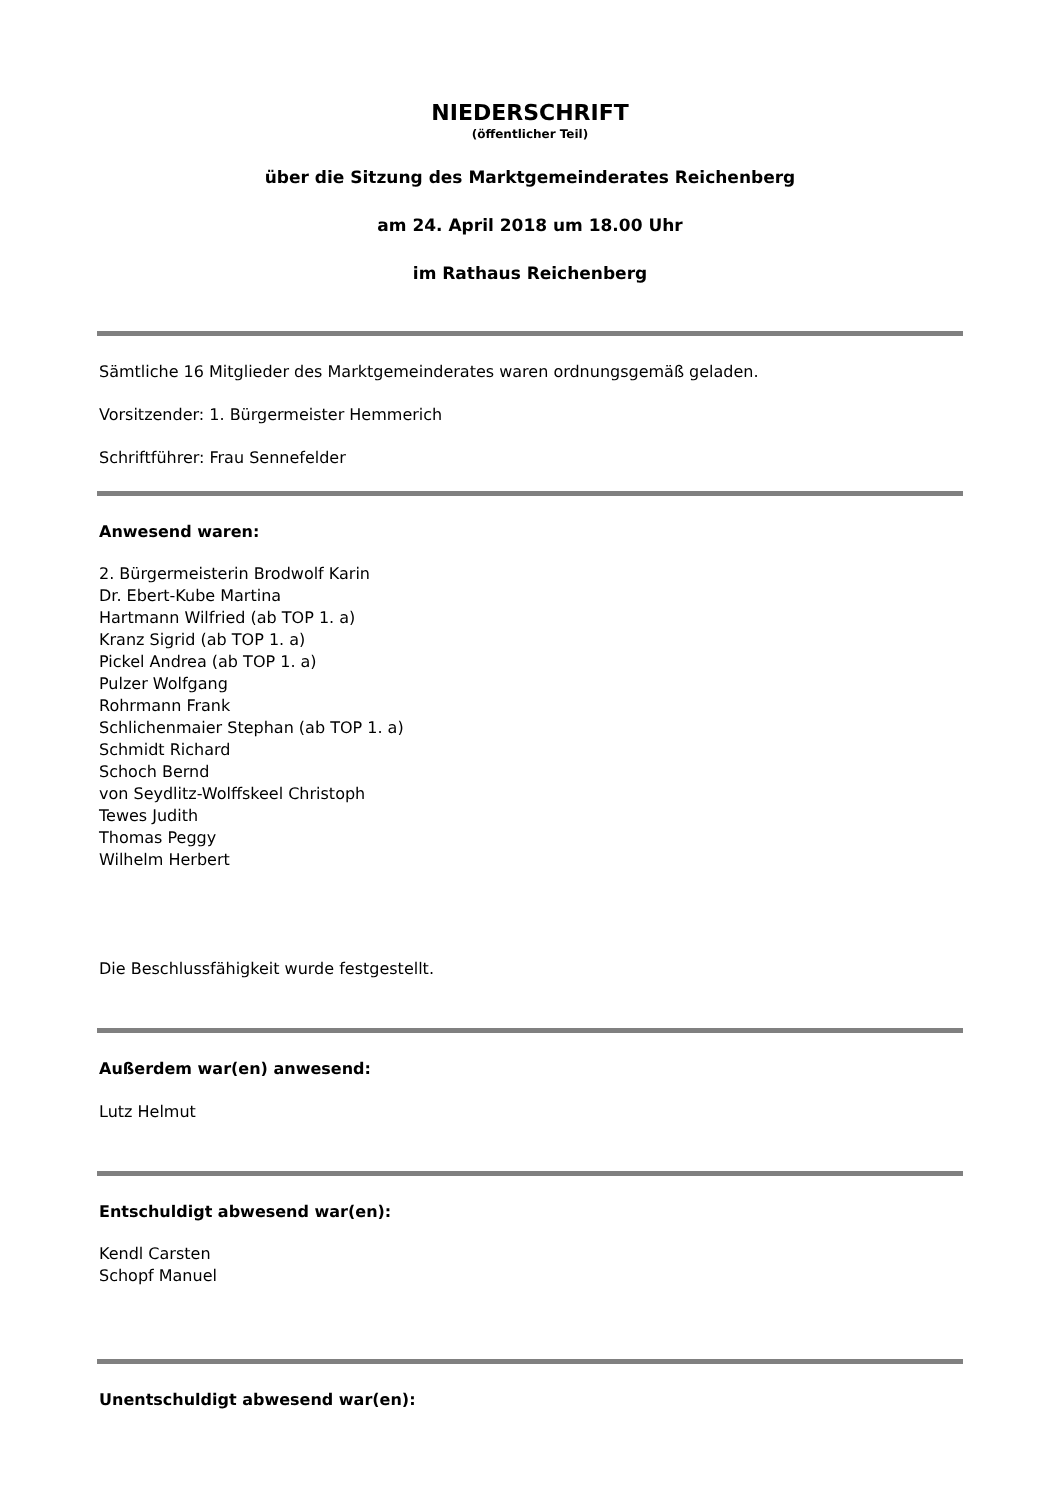NIEDERSCHRIFT
(öffentlicher Teil)
über die Sitzung des Marktgemeinderates Reichenberg
am 24. April 2018 um 18.00 Uhr
im Rathaus Reichenberg
Sämtliche 16 Mitglieder des Marktgemeinderates waren ordnungsgemäß geladen.
Vorsitzender: 1. Bürgermeister Hemmerich
Schriftführer: Frau Sennefelder
Anwesend waren:
2. Bürgermeisterin Brodwolf Karin
Dr. Ebert-Kube Martina
Hartmann Wilfried (ab TOP 1. a)
Kranz Sigrid (ab TOP 1. a)
Pickel Andrea (ab TOP 1. a)
Pulzer Wolfgang
Rohrmann Frank
Schlichenmaier Stephan (ab TOP 1. a)
Schmidt Richard
Schoch Bernd
von Seydlitz-Wolffskeel Christoph
Tewes Judith
Thomas Peggy
Wilhelm Herbert
Die Beschlussfähigkeit wurde festgestellt.
Außerdem war(en) anwesend:
Lutz Helmut
Entschuldigt abwesend war(en):
Kendl Carsten
Schopf Manuel
Unentschuldigt abwesend war(en):